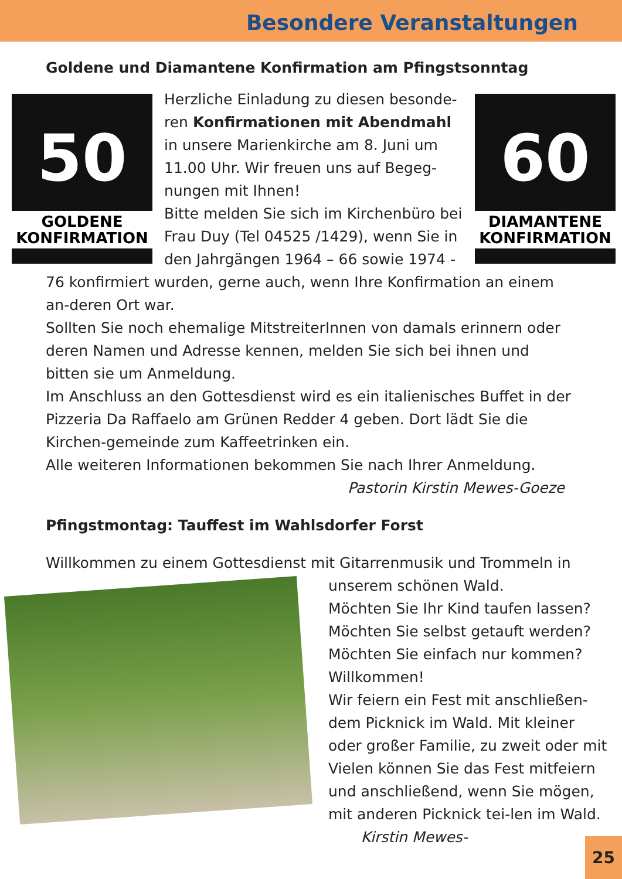Besondere Veranstaltungen
Goldene und Diamantene Konfirmation am Pfingstsonntag
50
GOLDENE KONFIRMATION
Herzliche Einladung zu diesen besonde-ren Konfirmationen mit Abendmahl in unsere Marienkirche am 8. Juni um 11.00 Uhr. Wir freuen uns auf Begeg-nungen mit Ihnen!
Bitte melden Sie sich im Kirchenbüro bei Frau Duy (Tel 04525 /1429), wenn Sie in den Jahrgängen 1964 – 66 sowie 1974 -
60
DIAMANTENE KONFIRMATION
76 konfirmiert wurden, gerne auch, wenn Ihre Konfirmation an einem an-deren Ort war.
Sollten Sie noch ehemalige MitstreiterInnen von damals erinnern oder deren Namen und Adresse kennen, melden Sie sich bei ihnen und bitten sie um Anmeldung.
Im Anschluss an den Gottesdienst wird es ein italienisches Buffet in der Pizzeria Da Raffaelo am Grünen Redder 4 geben. Dort lädt Sie die Kirchen-gemeinde zum Kaffeetrinken ein.
Alle weiteren Informationen bekommen Sie nach Ihrer Anmeldung.
Pastorin Kirstin Mewes-Goeze
Pfingstmontag: Tauffest im Wahlsdorfer Forst
Willkommen zu einem Gottesdienst mit Gitarrenmusik und Trommeln in
unserem schönen Wald.
Möchten Sie Ihr Kind taufen lassen?
Möchten Sie selbst getauft werden?
Möchten Sie einfach nur kommen?
Willkommen!
Wir feiern ein Fest mit anschließen-dem Picknick im Wald. Mit kleiner oder großer Familie, zu zweit oder mit Vielen können Sie das Fest mitfeiern und anschließend, wenn Sie mögen, mit anderen Picknick tei-len im Wald. Kirstin Mewes-
25